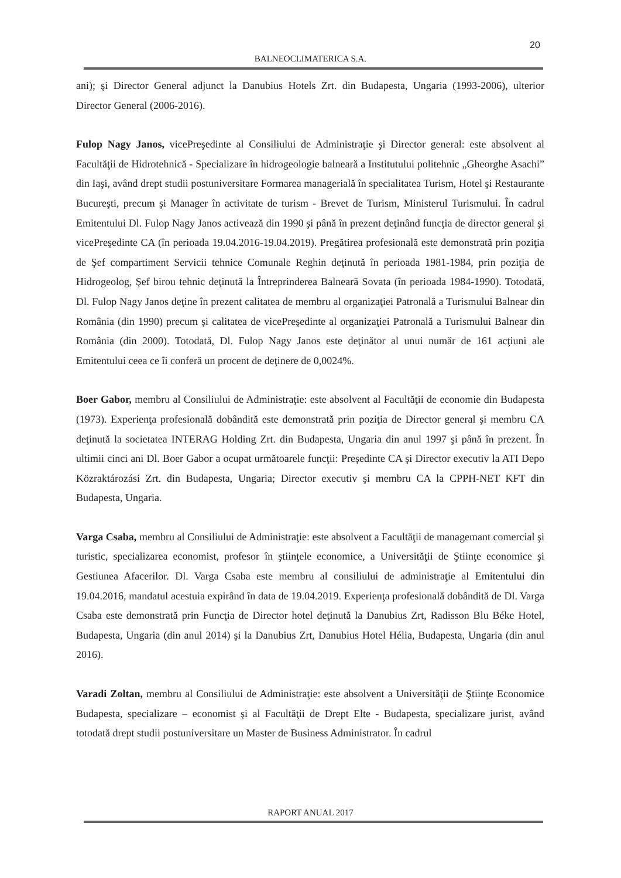20
BALNEOCLIMATERICA S.A.
ani); şi Director General adjunct la Danubius Hotels Zrt. din Budapesta, Ungaria (1993-2006), ulterior Director General (2006-2016).
Fulop Nagy Janos, vicePreşedinte al Consiliului de Administraţie şi Director general: este absolvent al Facultăţii de Hidrotehnică - Specializare în hidrogeologie balneară a Institutului politehnic „Gheorghe Asachi” din Iaşi, având drept studii postuniversitare Formarea managerială în specialitatea Turism, Hotel şi Restaurante Bucureşti, precum şi Manager în activitate de turism - Brevet de Turism, Ministerul Turismului. În cadrul Emitentului Dl. Fulop Nagy Janos activează din 1990 şi până în prezent deţinând funcţia de director general şi vicePreşedinte CA (în perioada 19.04.2016-19.04.2019). Pregătirea profesională este demonstrată prin poziţia de Şef compartiment Servicii tehnice Comunale Reghin deţinută în perioada 1981-1984, prin poziţia de Hidrogeolog, Şef birou tehnic deţinută la Întreprinderea Balneară Sovata (în perioada 1984-1990). Totodată, Dl. Fulop Nagy Janos deţine în prezent calitatea de membru al organizaţiei Patronală a Turismului Balnear din România (din 1990) precum şi calitatea de vicePreşedinte al organizaţiei Patronală a Turismului Balnear din România (din 2000). Totodată, Dl. Fulop Nagy Janos este deţinător al unui număr de 161 acţiuni ale Emitentului ceea ce îi conferă un procent de deţinere de 0,0024%.
Boer Gabor, membru al Consiliului de Administraţie: este absolvent al Facultăţii de economie din Budapesta (1973). Experienţa profesională dobândită este demonstrată prin poziţia de Director general şi membru CA deţinută la societatea INTERAG Holding Zrt. din Budapesta, Ungaria din anul 1997 şi până în prezent. În ultimii cinci ani Dl. Boer Gabor a ocupat următoarele funcţii: Preşedinte CA şi Director executiv la ATI Depo Közraktározási Zrt. din Budapesta, Ungaria; Director executiv şi membru CA la CPPH-NET KFT din Budapesta, Ungaria.
Varga Csaba, membru al Consiliului de Administraţie: este absolvent a Facultăţii de managemant comercial şi turistic, specializarea economist, profesor în ştiinţele economice, a Universităţii de Ştiinţe economice şi Gestiunea Afacerilor. Dl. Varga Csaba este membru al consiliului de administraţie al Emitentului din 19.04.2016, mandatul acestuia expirând în data de 19.04.2019. Experienţa profesională dobândită de Dl. Varga Csaba este demonstrată prin Funcţia de Director hotel deţinută la Danubius Zrt, Radisson Blu Béke Hotel, Budapesta, Ungaria (din anul 2014) şi la Danubius Zrt, Danubius Hotel Hélia, Budapesta, Ungaria (din anul 2016).
Varadi Zoltan, membru al Consiliului de Administraţie: este absolvent a Universităţii de Ştiinţe Economice Budapesta, specializare – economist şi al Facultăţii de Drept Elte - Budapesta, specializare jurist, având totodată drept studii postuniversitare un Master de Business Administrator. În cadrul
RAPORT ANUAL 2017